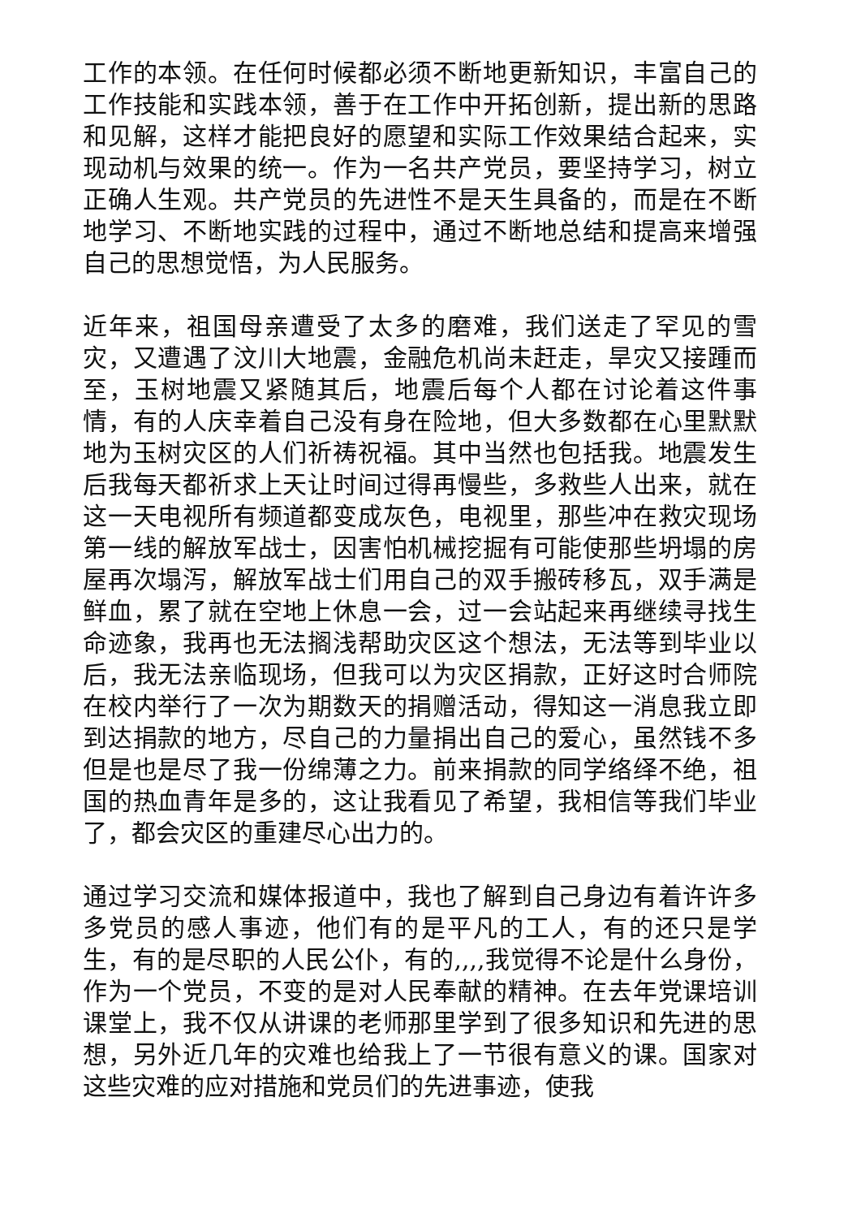工作的本领。在任何时候都必须不断地更新知识，丰富自己的工作技能和实践本领，善于在工作中开拓创新，提出新的思路和见解，这样才能把良好的愿望和实际工作效果结合起来，实现动机与效果的统一。作为一名共产党员，要坚持学习，树立正确人生观。共产党员的先进性不是天生具备的，而是在不断地学习、不断地实践的过程中，通过不断地总结和提高来增强自己的思想觉悟，为人民服务。
近年来，祖国母亲遭受了太多的磨难，我们送走了罕见的雪灾，又遭遇了汶川大地震，金融危机尚未赶走，旱灾又接踵而至，玉树地震又紧随其后，地震后每个人都在讨论着这件事情，有的人庆幸着自己没有身在险地，但大多数都在心里默默地为玉树灾区的人们祈祷祝福。其中当然也包括我。地震发生后我每天都祈求上天让时间过得再慢些，多救些人出来，就在这一天电视所有频道都变成灰色，电视里，那些冲在救灾现场第一线的解放军战士，因害怕机械挖掘有可能使那些坍塌的房屋再次塌泻，解放军战士们用自己的双手搬砖移瓦，双手满是鲜血，累了就在空地上休息一会，过一会站起来再继续寻找生命迹象，我再也无法搁浅帮助灾区这个想法，无法等到毕业以后，我无法亲临现场，但我可以为灾区捐款，正好这时合师院在校内举行了一次为期数天的捐赠活动，得知这一消息我立即到达捐款的地方，尽自己的力量捐出自己的爱心，虽然钱不多但是也是尽了我一份绵薄之力。前来捐款的同学络绎不绝，祖国的热血青年是多的，这让我看见了希望，我相信等我们毕业了，都会灾区的重建尽心出力的。
通过学习交流和媒体报道中，我也了解到自己身边有着许许多多党员的感人事迹，他们有的是平凡的工人，有的还只是学生，有的是尽职的人民公仆，有的,,,,我觉得不论是什么身份，作为一个党员，不变的是对人民奉献的精神。在去年党课培训课堂上，我不仅从讲课的老师那里学到了很多知识和先进的思想，另外近几年的灾难也给我上了一节很有意义的课。国家对这些灾难的应对措施和党员们的先进事迹，使我